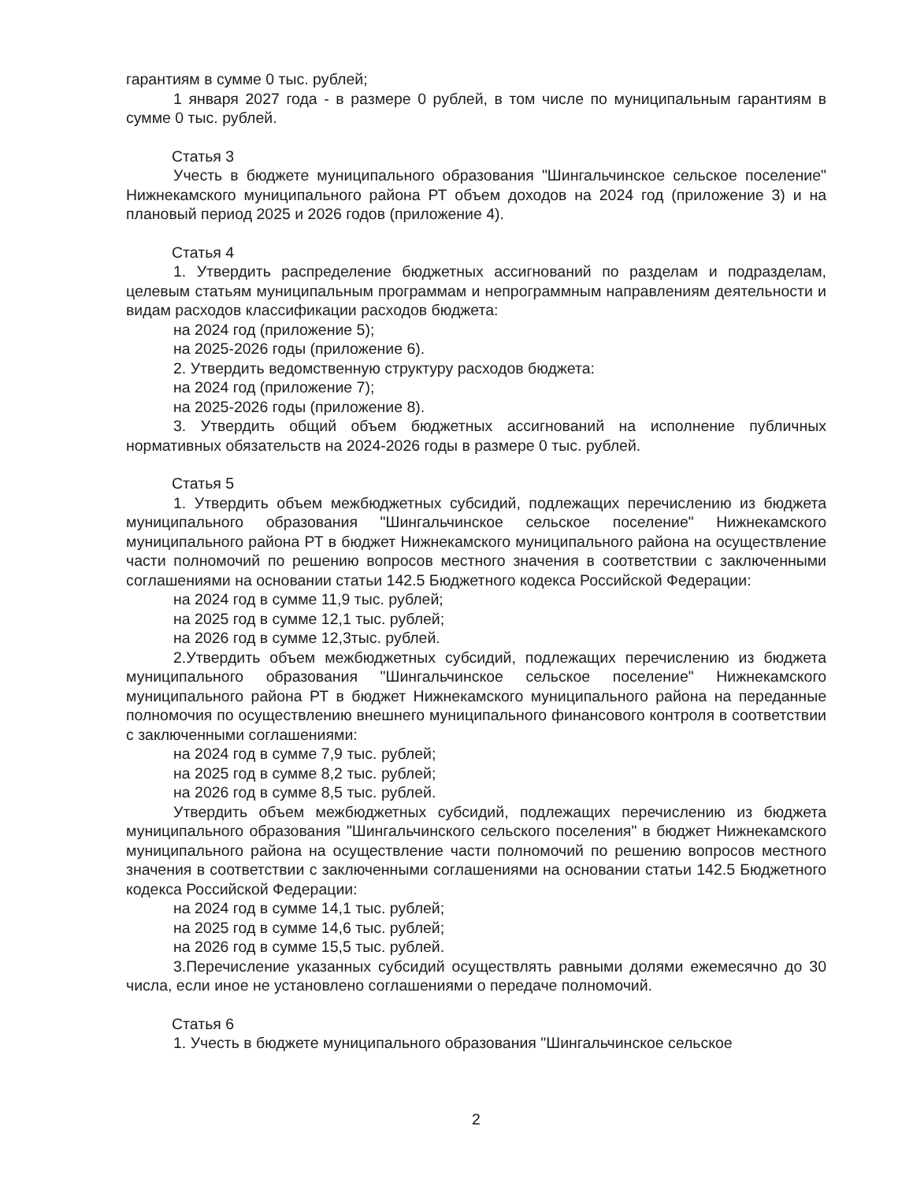гарантиям в сумме 0 тыс. рублей;
1 января 2027 года - в размере 0 рублей, в том числе по муниципальным гарантиям в сумме 0 тыс. рублей.
Статья 3
Учесть в бюджете муниципального образования "Шингальчинское сельское поселение" Нижнекамского муниципального района РТ объем доходов на 2024 год (приложение 3) и на плановый период 2025 и 2026 годов (приложение 4).
Статья 4
1. Утвердить распределение бюджетных ассигнований по разделам и подразделам, целевым статьям муниципальным программам и непрограммным направлениям деятельности и видам расходов классификации расходов бюджета:
на 2024 год (приложение 5);
на 2025-2026 годы (приложение 6).
2. Утвердить ведомственную структуру расходов бюджета:
на 2024 год (приложение 7);
на 2025-2026 годы (приложение 8).
3. Утвердить общий объем бюджетных ассигнований на исполнение публичных нормативных обязательств на 2024-2026 годы в размере 0 тыс. рублей.
Статья 5
1. Утвердить объем межбюджетных субсидий, подлежащих перечислению из бюджета муниципального образования "Шингальчинское сельское поселение" Нижнекамского муниципального района РТ в бюджет Нижнекамского муниципального района на осуществление части полномочий по решению вопросов местного значения в соответствии с заключенными соглашениями на основании статьи 142.5 Бюджетного кодекса Российской Федерации:
на 2024 год в сумме 11,9 тыс. рублей;
на 2025 год в сумме 12,1 тыс. рублей;
на 2026 год в сумме 12,3тыс. рублей.
2.Утвердить объем межбюджетных субсидий, подлежащих перечислению из бюджета муниципального образования "Шингальчинское сельское поселение" Нижнекамского муниципального района РТ в бюджет Нижнекамского муниципального района на переданные полномочия по осуществлению внешнего муниципального финансового контроля в соответствии с заключенными соглашениями:
на 2024 год в сумме 7,9 тыс. рублей;
на 2025 год в сумме 8,2 тыс. рублей;
на 2026 год в сумме 8,5 тыс. рублей.
Утвердить объем межбюджетных субсидий, подлежащих перечислению из бюджета муниципального образования "Шингальчинского сельского поселения" в бюджет Нижнекамского муниципального района на осуществление части полномочий по решению вопросов местного значения в соответствии с заключенными соглашениями на основании статьи 142.5 Бюджетного кодекса Российской Федерации:
на 2024 год в сумме 14,1 тыс. рублей;
на 2025 год в сумме 14,6 тыс. рублей;
на 2026 год в сумме 15,5 тыс. рублей.
3.Перечисление указанных субсидий осуществлять равными долями ежемесячно до 30 числа, если иное не установлено соглашениями о передаче полномочий.
Статья 6
1. Учесть в бюджете муниципального образования "Шингальчинское сельское
2